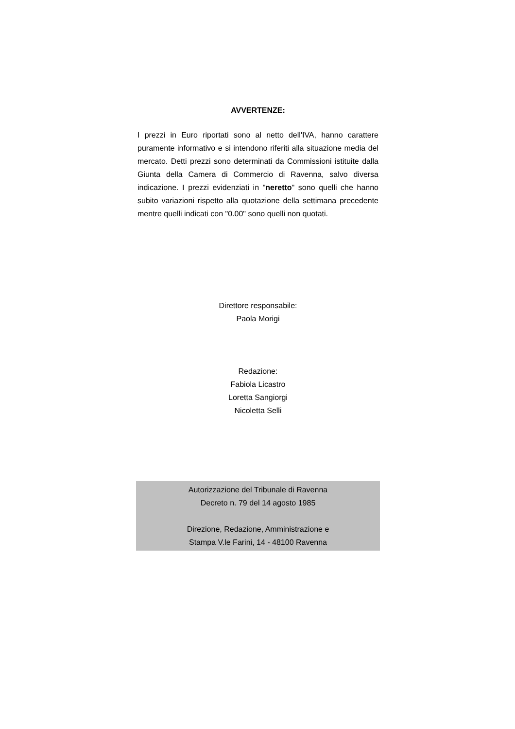AVVERTENZE:
I prezzi in Euro riportati sono al netto dell'IVA, hanno carattere puramente informativo e si intendono riferiti alla situazione media del mercato. Detti prezzi sono determinati da Commissioni istituite dalla Giunta della Camera di Commercio di Ravenna, salvo diversa indicazione. I prezzi evidenziati in "neretto" sono quelli che hanno subito variazioni rispetto alla quotazione della settimana precedente mentre quelli indicati con "0.00" sono quelli non quotati.
Direttore responsabile:
Paola Morigi
Redazione:
Fabiola Licastro
Loretta Sangiorgi
Nicoletta Selli
Autorizzazione del Tribunale di Ravenna
Decreto n. 79 del 14 agosto 1985
Direzione, Redazione, Amministrazione e
Stampa V.le Farini, 14 - 48100 Ravenna